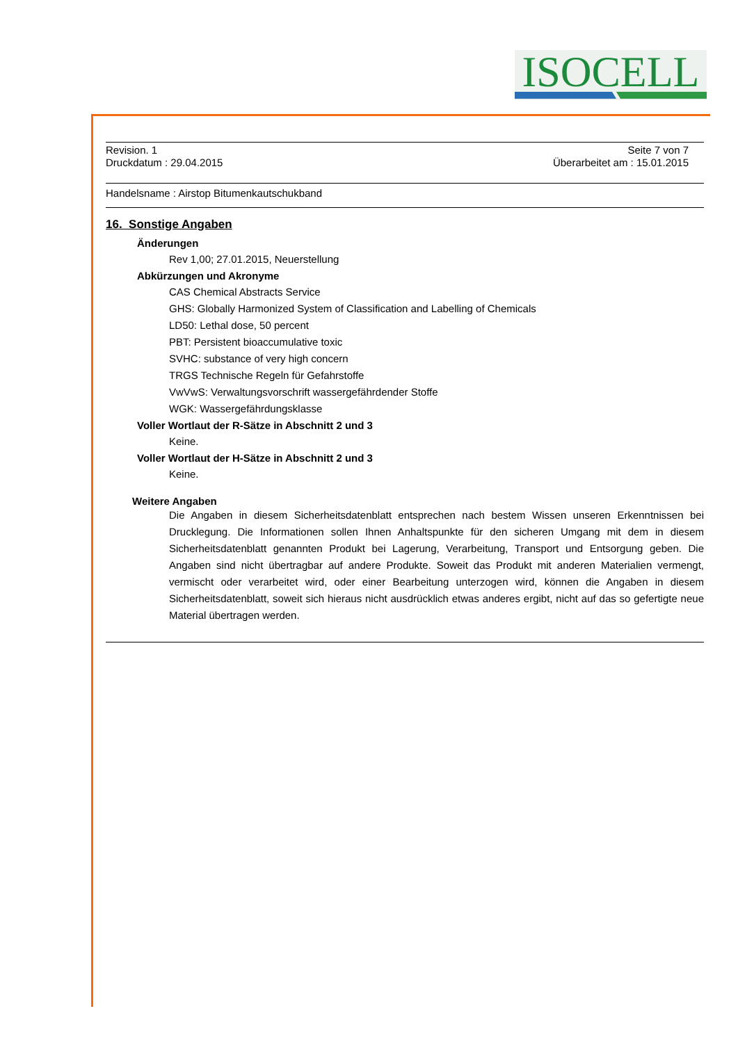ISOCELL
Revision. 1 Seite 7 von 7
Druckdatum : 29.04.2015 Überarbeitet am : 15.01.2015
Handelsname : Airstop Bitumenkautschukband
16. Sonstige Angaben
Änderungen
Rev 1,00; 27.01.2015, Neuerstellung
Abkürzungen und Akronyme
CAS Chemical Abstracts Service
GHS: Globally Harmonized System of Classification and Labelling of Chemicals
LD50: Lethal dose, 50 percent
PBT: Persistent bioaccumulative toxic
SVHC: substance of very high concern
TRGS Technische Regeln für Gefahrstoffe
VwVwS: Verwaltungsvorschrift wassergefährdender Stoffe
WGK: Wassergefährdungsklasse
Voller Wortlaut der R-Sätze in Abschnitt 2 und 3
Keine.
Voller Wortlaut der H-Sätze in Abschnitt 2 und 3
Keine.
Weitere Angaben
Die Angaben in diesem Sicherheitsdatenblatt entsprechen nach bestem Wissen unseren Erkenntnissen bei Drucklegung. Die Informationen sollen Ihnen Anhaltspunkte für den sicheren Umgang mit dem in diesem Sicherheitsdatenblatt genannten Produkt bei Lagerung, Verarbeitung, Transport und Entsorgung geben. Die Angaben sind nicht übertragbar auf andere Produkte. Soweit das Produkt mit anderen Materialien vermengt, vermischt oder verarbeitet wird, oder einer Bearbeitung unterzogen wird, können die Angaben in diesem Sicherheitsdatenblatt, soweit sich hieraus nicht ausdrücklich etwas anderes ergibt, nicht auf das so gefertigte neue Material übertragen werden.